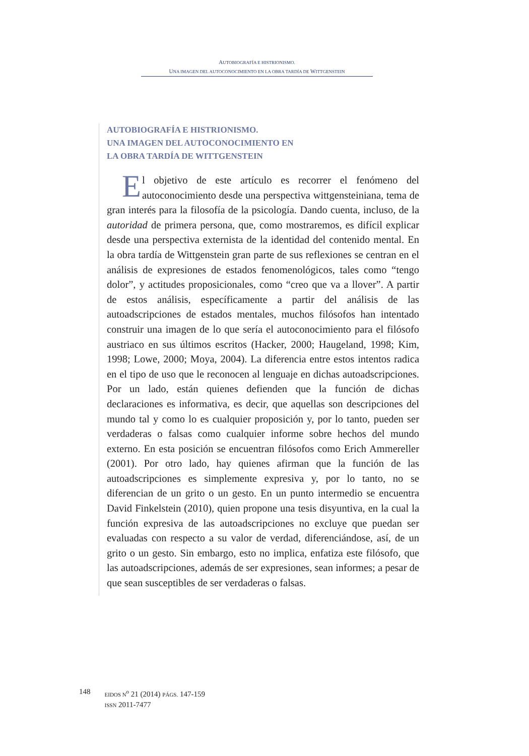AUTOBIOGRAFÍA E HISTRIONISMO.
UNA IMAGEN DEL AUTOCONOCIMIENTO EN LA OBRA TARDÍA DE WITTGENSTEIN
AUTOBIOGRAFÍA E HISTRIONISMO.
UNA IMAGEN DEL AUTOCONOCIMIENTO EN
LA OBRA TARDÍA DE WITTGENSTEIN
El objetivo de este artículo es recorrer el fenómeno del autoconocimiento desde una perspectiva wittgensteiniana, tema de gran interés para la filosofía de la psicología. Dando cuenta, incluso, de la autoridad de primera persona, que, como mostraremos, es difícil explicar desde una perspectiva externista de la identidad del contenido mental. En la obra tardía de Wittgenstein gran parte de sus reflexiones se centran en el análisis de expresiones de estados fenomenológicos, tales como “tengo dolor”, y actitudes proposicionales, como “creo que va a llover”. A partir de estos análisis, específicamente a partir del análisis de las autoadscripciones de estados mentales, muchos filósofos han intentado construir una imagen de lo que sería el autoconocimiento para el filósofo austriaco en sus últimos escritos (Hacker, 2000; Haugeland, 1998; Kim, 1998; Lowe, 2000; Moya, 2004). La diferencia entre estos intentos radica en el tipo de uso que le reconocen al lenguaje en dichas autoadscripciones. Por un lado, están quienes defienden que la función de dichas declaraciones es informativa, es decir, que aquellas son descripciones del mundo tal y como lo es cualquier proposición y, por lo tanto, pueden ser verdaderas o falsas como cualquier informe sobre hechos del mundo externo. En esta posición se encuentran filósofos como Erich Ammereller (2001). Por otro lado, hay quienes afirman que la función de las autoadscripciones es simplemente expresiva y, por lo tanto, no se diferencian de un grito o un gesto. En un punto intermedio se encuentra David Finkelstein (2010), quien propone una tesis disyuntiva, en la cual la función expresiva de las autoadscripciones no excluye que puedan ser evaluadas con respecto a su valor de verdad, diferenciándose, así, de un grito o un gesto. Sin embargo, esto no implica, enfatiza este filósofo, que las autoadscripciones, además de ser expresiones, sean informes; a pesar de que sean susceptibles de ser verdaderas o falsas.
148
EIDOS N<sup>o</sup> 21 (2014) PÁGS. 147-159
ISSN 2011-7477